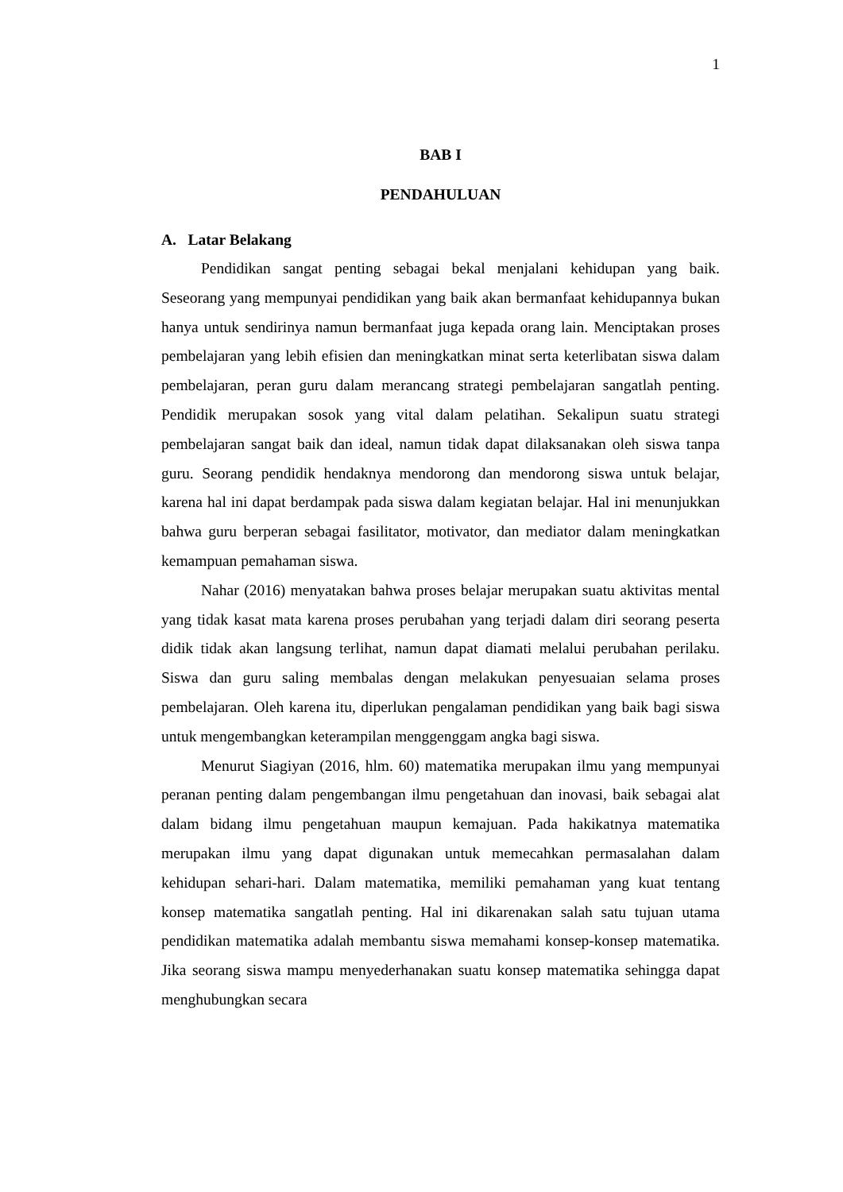1
BAB I
PENDAHULUAN
A. Latar Belakang
Pendidikan sangat penting sebagai bekal menjalani kehidupan yang baik. Seseorang yang mempunyai pendidikan yang baik akan bermanfaat kehidupannya bukan hanya untuk sendirinya namun bermanfaat juga kepada orang lain. Menciptakan proses pembelajaran yang lebih efisien dan meningkatkan minat serta keterlibatan siswa dalam pembelajaran, peran guru dalam merancang strategi pembelajaran sangatlah penting. Pendidik merupakan sosok yang vital dalam pelatihan. Sekalipun suatu strategi pembelajaran sangat baik dan ideal, namun tidak dapat dilaksanakan oleh siswa tanpa guru. Seorang pendidik hendaknya mendorong dan mendorong siswa untuk belajar, karena hal ini dapat berdampak pada siswa dalam kegiatan belajar. Hal ini menunjukkan bahwa guru berperan sebagai fasilitator, motivator, dan mediator dalam meningkatkan kemampuan pemahaman siswa.
Nahar (2016) menyatakan bahwa proses belajar merupakan suatu aktivitas mental yang tidak kasat mata karena proses perubahan yang terjadi dalam diri seorang peserta didik tidak akan langsung terlihat, namun dapat diamati melalui perubahan perilaku. Siswa dan guru saling membalas dengan melakukan penyesuaian selama proses pembelajaran. Oleh karena itu, diperlukan pengalaman pendidikan yang baik bagi siswa untuk mengembangkan keterampilan menggenggam angka bagi siswa.
Menurut Siagiyan (2016, hlm. 60) matematika merupakan ilmu yang mempunyai peranan penting dalam pengembangan ilmu pengetahuan dan inovasi, baik sebagai alat dalam bidang ilmu pengetahuan maupun kemajuan. Pada hakikatnya matematika merupakan ilmu yang dapat digunakan untuk memecahkan permasalahan dalam kehidupan sehari-hari. Dalam matematika, memiliki pemahaman yang kuat tentang konsep matematika sangatlah penting. Hal ini dikarenakan salah satu tujuan utama pendidikan matematika adalah membantu siswa memahami konsep-konsep matematika. Jika seorang siswa mampu menyederhanakan suatu konsep matematika sehingga dapat menghubungkan secara